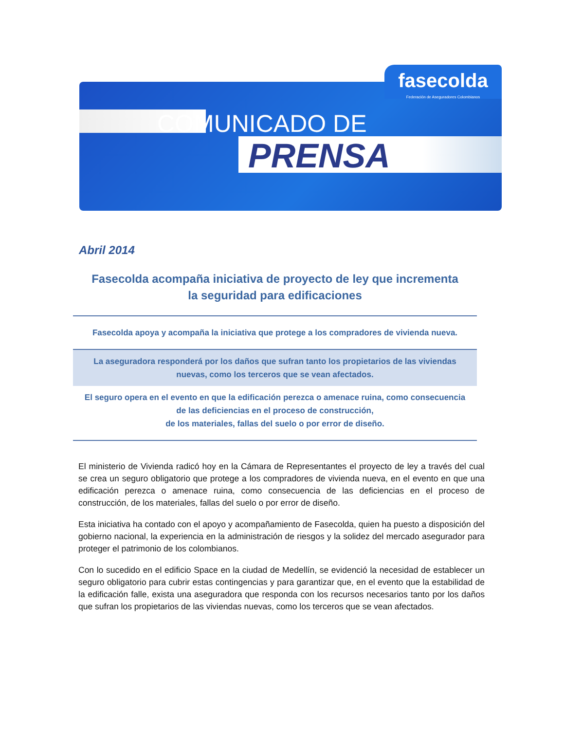fasecolda
Federación de Aseguradores Colombianos
COMUNICADO DE
PRENSA
Abril 2014
Fasecolda acompaña iniciativa de proyecto de ley que incrementa
la seguridad para edificaciones
Fasecolda apoya y acompaña la iniciativa que protege a los compradores de vivienda nueva.
La aseguradora responderá por los daños que sufran tanto los propietarios de las viviendas
nuevas, como los terceros que se vean afectados.
El seguro opera en el evento en que la edificación perezca o amenace ruina, como consecuencia
de las deficiencias en el proceso de construcción,
de los materiales, fallas del suelo o por error de diseño.
El ministerio de Vivienda radicó hoy en la Cámara de Representantes el proyecto de ley a través del cual se crea un seguro obligatorio que protege a los compradores de vivienda nueva, en el evento en que una edificación perezca o amenace ruina, como consecuencia de las deficiencias en el proceso de construcción, de los materiales, fallas del suelo o por error de diseño.
Esta iniciativa ha contado con el apoyo y acompañamiento de Fasecolda, quien ha puesto a disposición del gobierno nacional, la experiencia en la administración de riesgos y la solidez del mercado asegurador para proteger el patrimonio de los colombianos.
Con lo sucedido en el edificio Space en la ciudad de Medellín, se evidenció la necesidad de establecer un seguro obligatorio para cubrir estas contingencias y para garantizar que, en el evento que la estabilidad de la edificación falle, exista una aseguradora que responda con los recursos necesarios tanto por los daños que sufran los propietarios de las viviendas nuevas, como los terceros que se vean afectados.